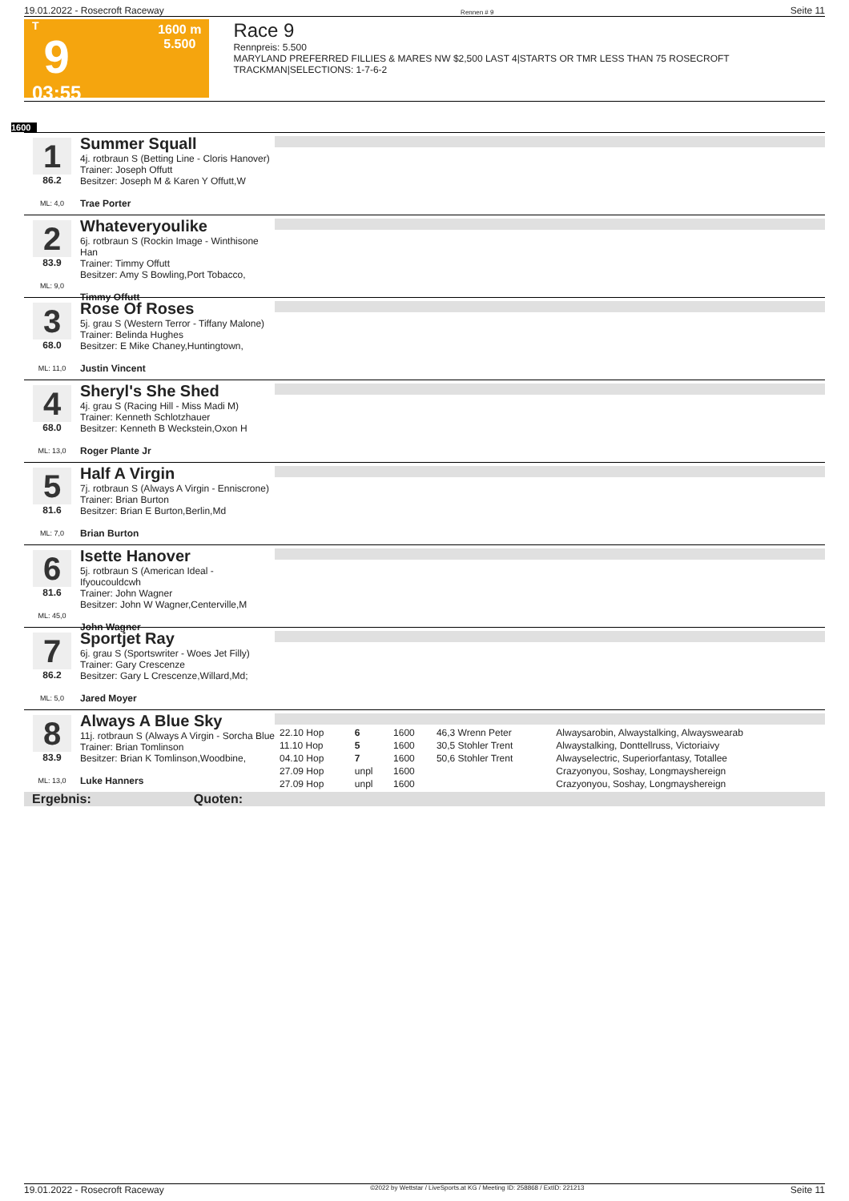19.01.2022 - Rosecroft Raceway Rennen # 9 Seite 11
T
9
03:55
1600 m
5.500
Race 9
Rennpreis: 5.500
MARYLAND PREFERRED FILLIES & MARES NW $2,500 LAST 4|STARTS OR TMR LESS THAN 75 ROSECROFT TRACKMAN|SELECTIONS: 1-7-6-2
1600
1
86.2
ML: 4,0
Summer Squall
4j. rotbraun S (Betting Line - Cloris Hanover)
Trainer: Joseph Offutt
Besitzer: Joseph M & Karen Y Offutt,W
Trae Porter
2
83.9
ML: 9,0
Whateveryoulike
6j. rotbraun S (Rockin Image - Winthisone Han
Trainer: Timmy Offutt
Besitzer: Amy S Bowling,Port Tobacco,
Timmy Offutt
3
68.0
ML: 11,0
Rose Of Roses
5j. grau S (Western Terror - Tiffany Malone)
Trainer: Belinda Hughes
Besitzer: E Mike Chaney,Huntingtown,
Justin Vincent
4
68.0
ML: 13,0
Sheryl's She Shed
4j. grau S (Racing Hill - Miss Madi M)
Trainer: Kenneth Schlotzhauer
Besitzer: Kenneth B Weckstein,Oxon H
Roger Plante Jr
5
81.6
ML: 7,0
Half A Virgin
7j. rotbraun S (Always A Virgin - Enniscrone)
Trainer: Brian Burton
Besitzer: Brian E Burton,Berlin,Md
Brian Burton
6
81.6
ML: 45,0
Isette Hanover
5j. rotbraun S (American Ideal - Ifyoucouldcwh
Trainer: John Wagner
Besitzer: John W Wagner,Centerville,M
John Wagner
7
86.2
ML: 5,0
Sportjet Ray
6j. grau S (Sportswriter - Woes Jet Filly)
Trainer: Gary Crescenze
Besitzer: Gary L Crescenze,Willard,Md;
Jared Moyer
8
83.9
ML: 13,0
Always A Blue Sky
11j. rotbraun S (Always A Virgin - Sorcha Blue
Trainer: Brian Tomlinson
Besitzer: Brian K Tomlinson,Woodbine,
Luke Hanners
| 22.10 Hop | 6 | 1600 | 46,3 Wrenn Peter | Alwaysarobin, Alwaystalking, Alwayswearab |
| 11.10 Hop | 5 | 1600 | 30,5 Stohler Trent | Alwaystalking, Donttellruss, Victoriaivy |
| 04.10 Hop | 7 | 1600 | 50,6 Stohler Trent | Alwayselectric, Superiorfantasy, Totallee |
| 27.09 Hop | unpl | 1600 | | Crazyonyou, Soshay, Longmayshereign |
| 27.09 Hop | unpl | 1600 | | Crazyonyou, Soshay, Longmayshereign |
Ergebnis: Quoten:
19.01.2022 - Rosecroft Raceway ©2022 by Wettstar / LiveSports.at KG / Meeting ID: 258868 / ExtID: 221213 Seite 11